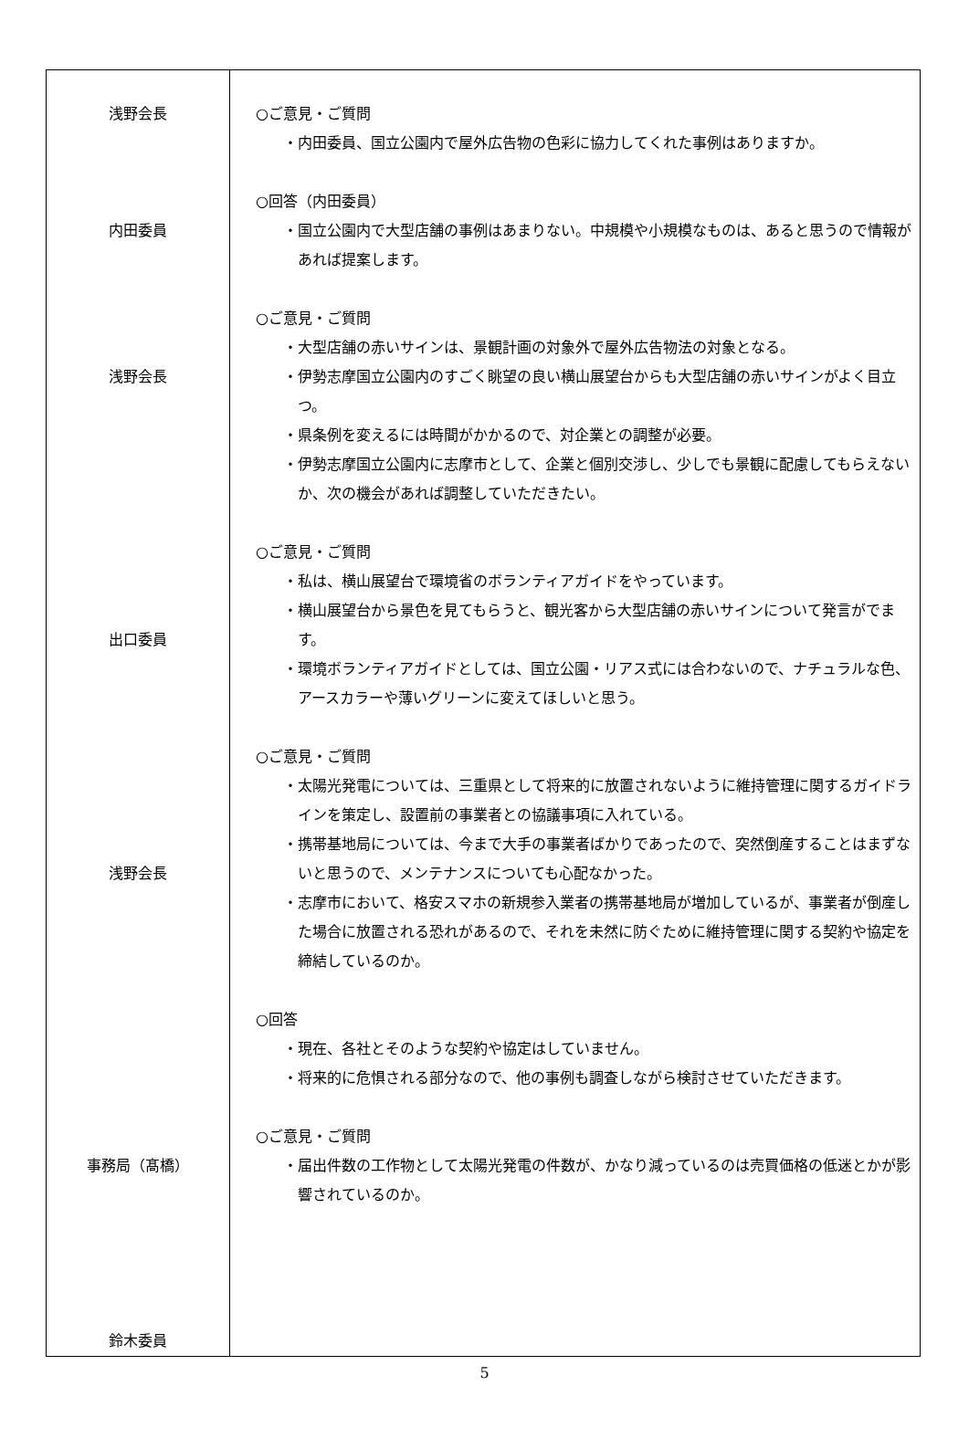| 浅野会長 内田委員 浅野会長 出口委員 浅野会長 事務局（髙橋） 鈴木委員 | ○ご意見・ご質問 ・内田委員、国立公園内で屋外広告物の色彩に協力してくれた事例はありますか。 ○回答（内田委員） ・国立公園内で大型店舗の事例はあまりない。中規模や小規模なものは、あると思うので情報があれば提案します。 ○ご意見・ご質問 ・大型店舗の赤いサインは、景観計画の対象外で屋外広告物法の対象となる。 ・伊勢志摩国立公園内のすごく眺望の良い横山展望台からも大型店舗の赤いサインがよく目立つ。 ・県条例を変えるには時間がかかるので、対企業との調整が必要。 ・伊勢志摩国立公園内に志摩市として、企業と個別交渉し、少しでも景観に配慮してもらえないか、次の機会があれば調整していただきたい。 ○ご意見・ご質問 ・私は、横山展望台で環境省のボランティアガイドをやっています。 ・横山展望台から景色を見てもらうと、観光客から大型店舗の赤いサインについて発言がでます。 ・環境ボランティアガイドとしては、国立公園・リアス式には合わないので、ナチュラルな色、アースカラーや薄いグリーンに変えてほしいと思う。 ○ご意見・ご質問 ・太陽光発電については、三重県として将来的に放置されないように維持管理に関するガイドラインを策定し、設置前の事業者との協議事項に入れている。 ・携帯基地局については、今まで大手の事業者ばかりであったので、突然倒産することはまずないと思うので、メンテナンスについても心配なかった。 ・志摩市において、格安スマホの新規参入業者の携帯基地局が増加しているが、事業者が倒産した場合に放置される恐れがあるので、それを未然に防ぐために維持管理に関する契約や協定を締結しているのか。 ○回答 ・現在、各社とそのような契約や協定はしていません。 ・将来的に危惧される部分なので、他の事例も調査しながら検討させていただきます。 ○ご意見・ご質問 ・届出件数の工作物として太陽光発電の件数が、かなり減っているのは売買価格の低迷とかが影響されているのか。 |
5